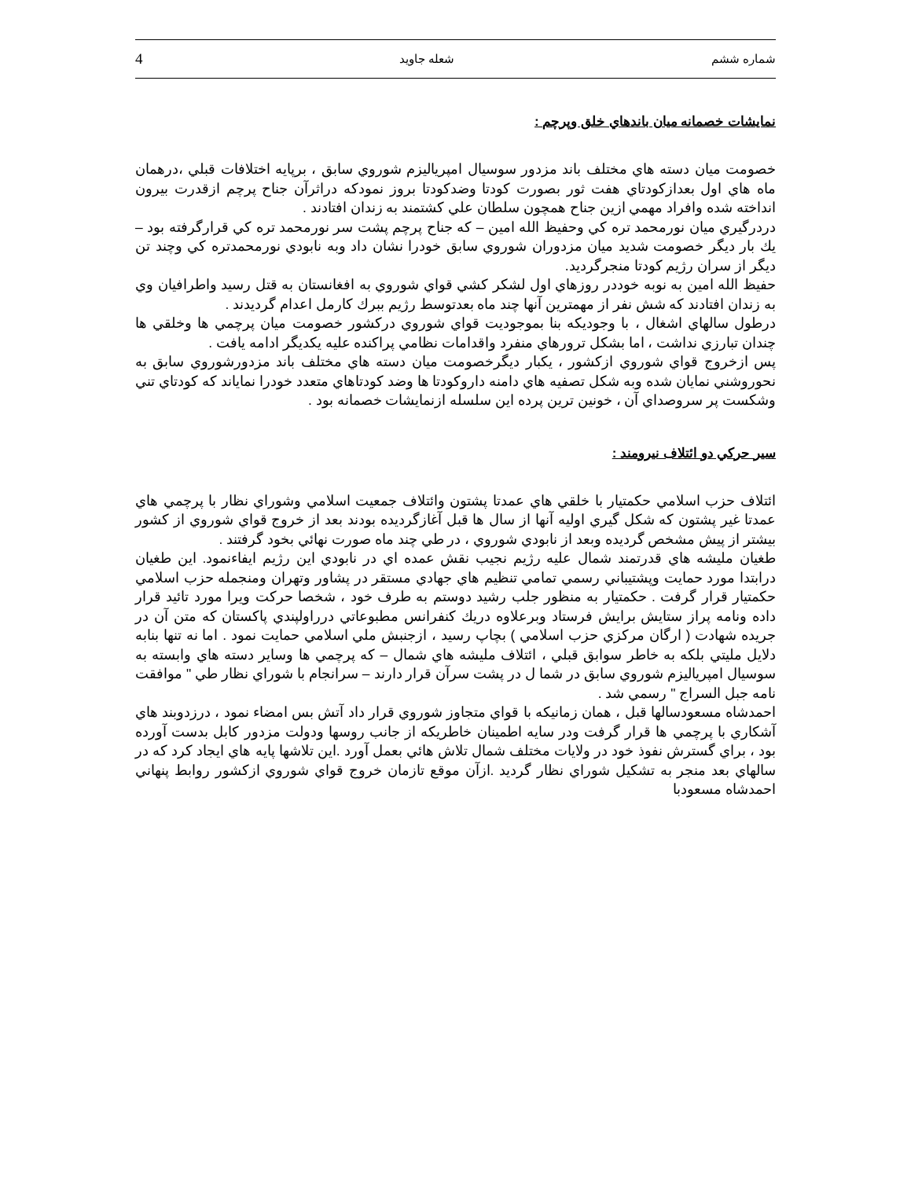شماره ششم شعله جاويد 4
نمايشات خصمانه ميان باندهاي خلق وپرچم :
خصومت ميان دسته هاي مختلف باند مزدور سوسيال امپرياليزم شوروي سابق ، برپايه اختلافات قبلي ،درهمان ماه هاي اول بعدازكودتاي هفت ثور بصورت كودتا وضدكودتا بروز نمودكه دراثرآن جناح پرچم ازقدرت بيرون انداخته شده وافراد مهمي ازين جناح همچون سلطان علي كشتمند به زندان افتادند .
دردرگيري ميان نورمحمد تره كي وحفيظ الله امين – كه جناح پرچم پشت سر نورمحمد تره كي قرارگرفته بود – يك بار ديگر خصومت شديد ميان مزدوران شوروي سابق خودرا نشان داد وبه نابودي نورمحمدتره كي وچند تن ديگر از سران رژيم كودتا منجرگرديد.
حفيظ الله امين به نوبه خوددر روزهاي اول لشكر كشي قواي شوروي به افغانستان به قتل رسيد واطرافيان وي به زندان افتادند كه شش نفر از مهمترين آنها چند ماه بعدتوسط رژيم ببرك كارمل اعدام گرديدند .
درطول سالهاي اشغال ، با وجوديكه بنا بموجوديت قواي شوروي دركشور خصومت ميان پرچمي ها وخلقي ها چندان تبارزي نداشت ، اما بشكل ترورهاي منفرد واقدامات نظامي پراكنده عليه يكديگر ادامه يافت .
پس ازخروج قواي شوروي ازكشور ، يكبار ديگرخصومت ميان دسته هاي مختلف باند مزدورشوروي سابق به نحوروشني نمايان شده وبه شكل تصفيه هاي دامنه داروكودتا ها وضد كودتاهاي متعدد خودرا نمایاند كه كودتاي تني وشكست پر سروصداي آن ، خونين ترين پرده اين سلسله ازنمايشات خصمانه بود .
سير حركي دو ائتلاف نيرومند :
ائتلاف حزب اسلامي حكمتيار با خلقي هاي عمدتا پشتون وائتلاف جمعيت اسلامي وشوراي نظار با پرچمي هاي عمدتا غير پشتون كه شكل گيري اوليه آنها از سال ها قبل آغازگرديده بودند بعد از خروج قواي شوروي از كشور بيشتر از پيش مشخص گرديده وبعد از نابودي شوروي ، در طي چند ماه صورت نهائي بخود گرفتند .
طغيان مليشه هاي قدرتمند شمال عليه رژيم نجيب نقش عمده اي در نابودي اين رژيم ايفاءنمود. اين طغيان درابتدا مورد حمايت وپشتيباني رسمي تمامي تنظيم هاي جهادي مستقر در پشاور وتهران ومنجمله حزب اسلامي حكمتيار قرار گرفت . حكمتيار به منظور جلب رشيد دوستم به طرف خود ، شخصا حركت ويرا مورد تائيد قرار داده ونامه پراز ستايش برايش فرستاد وبرعلاوه دريك كنفرانس مطبوعاتي درراولپندي پاكستان كه متن آن در جريده شهادت ( ارگان مركزي حزب اسلامي ) بچاپ رسيد ، ازجنبش ملي اسلامي حمايت نمود . اما نه تنها بنابه دلايل مليتي بلكه به خاطر سوابق قبلي ، ائتلاف مليشه هاي شمال – كه پرچمي ها وساير دسته هاي وابسته به سوسيال امپرياليزم شوروي سابق در شما ل در پشت سرآن قرار دارند – سرانجام با شوراي نظار طي " موافقت نامه جبل السراج " رسمي شد .
احمدشاه مسعودسالها قبل ، همان زمانيكه با قواي متجاوز شوروي قرار داد آتش بس امضاء نمود ، درزدوبند هاي آشكاري با پرچمي ها قرار گرفت ودر سايه اطمينان خاطريكه از جانب روسها ودولت مزدور كابل بدست آورده بود ، براي گسترش نفوذ خود در ولايات مختلف شمال تلاش هائي بعمل آورد .اين تلاشها پايه هاي ايجاد كرد كه در سالهاي بعد منجر به تشكيل شوراي نظار گرديد .ازآن موقع تازمان خروج قواي شوروي ازكشور روابط پنهاني احمدشاه مسعودبا